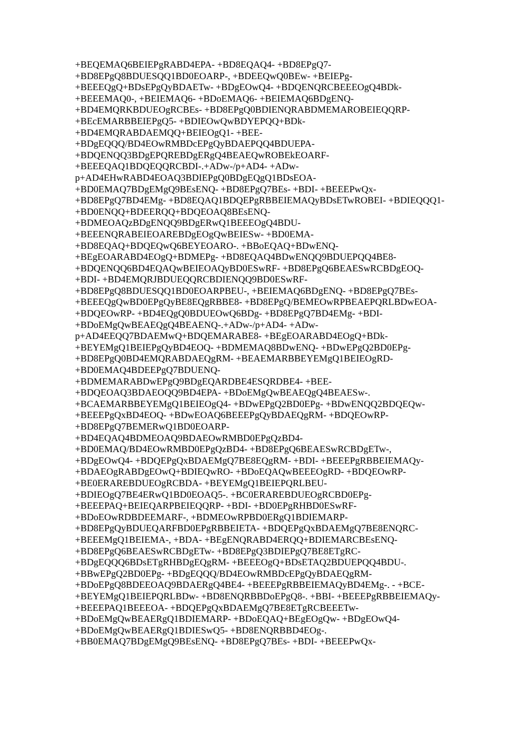+BEQEMAQ6BEIEPgRABD4EPA- +BD8EQAQ4- +BD8EPgQ7-
+BD8EPgQ8BDUESQQ1BD0EOARP-, +BDEEQwQ0BEw- +BEIEPg-
+BEEEQgQ+BDsEPgQyBDAETw- +BDgEOwQ4- +BDQENQRCBEEEOgQ4BDk-
+BEEEMAQ0-, +BEIEMAQ6- +BDoEMAQ6- +BEIEMAQ6BDgENQ-
+BD4EMQRKBDUEOgRCBEs- +BD8EPgQ0BDIENQRABDMEMAROBEIEQQRP-
+BEcEMARBBEIEPgQ5- +BDIEOwQwBDYEPQQ+BDk-
+BD4EMQRABDAEMQQ+BEIEOgQ1- +BEE-
+BDgEQQQ/BD4EOwRMBDcEPgQyBDAEPQQ4BDUEPA-
+BDQENQQ3BDgEPQREBDgERgQ4BEAEQwROBEkEOARF-
+BEEEQAQ1BDQEQQRCBDI-.+ADw-/p+AD4- +ADw-
p+AD4EHwRABD4EOAQ3BDIEPgQ0BDgEQgQ1BDsEOA-
+BD0EMAQ7BDgEMgQ9BEsENQ- +BD8EPgQ7BEs- +BDI- +BEEEPwQx-
+BD8EPgQ7BD4EMg- +BD8EQAQ1BDQEPgRBBEIEMAQyBDsETwROBEI- +BDIEQQQ1-
+BD0ENQQ+BDEERQQ+BDQEOAQ8BEsENQ-
+BDMEOAQzBDgENQQ9BDgERwQ1BEEEOgQ4BDU-
+BEEENQRABEIEOAREBDgEOgQwBEIESw- +BD0EMA-
+BD8EQAQ+BDQEQwQ6BEYEOARO-. +BBoEQAQ+BDwENQ-
+BEgEOARABD4EOgQ+BDMEPg- +BD8EQAQ4BDwENQQ9BDUEPQQ4BE8-
+BDQENQQ6BD4EQAQwBEIEOAQyBD0ESwRF- +BD8EPgQ6BEAESwRCBDgEOQ-
+BDI- +BD4EMQRJBDUEQQRCBDIENQQ9BD0ESwRF-
+BD8EPgQ8BDUESQQ1BD0EOARPBEU-, +BEIEMAQ6BDgENQ- +BD8EPgQ7BEs-
+BEEEQgQwBD0EPgQyBE8EQgRBBE8- +BD8EPgQ/BEMEOwRPBEAEPQRLBDwEOA-
+BDQEOwRP- +BD4EQgQ0BDUEOwQ6BDg- +BD8EPgQ7BD4EMg- +BDI-
+BDoEMgQwBEAEQgQ4BEAENQ-.+ADw-/p+AD4- +ADw-
p+AD4EEQQ7BDAEMwQ+BDQEMARABE8- +BEgEOARABD4EOgQ+BDk-
+BEYEMgQ1BEIEPgQyBD4EOQ- +BDMEMAQ8BDwENQ- +BDwEPgQ2BD0EPg-
+BD8EPgQ0BD4EMQRABDAEQgRM- +BEAEMARBBEYEMgQ1BEIEOgRD-
+BD0EMAQ4BDEEPgQ7BDUENQ-
+BDMEMARABDwEPgQ9BDgEQARDBE4ESQRDBE4- +BEE-
+BDQEOAQ3BDAEOQQ9BD4EPA- +BDoEMgQwBEAEQgQ4BEAESw-.
+BCAEMARBBEYEMgQ1BEIEOgQ4- +BDwEPgQ2BD0EPg- +BDwENQQ2BDQEQw-
+BEEEPgQxBD4EOQ- +BDwEOAQ6BEEEPgQyBDAEQgRM- +BDQEOwRP-
+BD8EPgQ7BEMERwQ1BD0EOARP-
+BD4EQAQ4BDMEOAQ9BDAEOwRMBD0EPgQzBD4-
+BD0EMAQ/BD4EOwRMBD0EPgQzBD4- +BD8EPgQ6BEAESwRCBDgETw-,
+BDgEOwQ4- +BDQEPgQxBDAEMgQ7BE8EQgRM- +BDI- +BEEEPgRBBEIEMAQy-
+BDAEOgRABDgEOwQ+BDIEQwRO- +BDoEQAQwBEEEOgRD- +BDQEOwRP-
+BE0ERAREBDUEOgRCBDA- +BEYEMgQ1BEIEPQRLBEU-
+BDIEOgQ7BE4ERwQ1BD0EOAQ5-. +BC0ERAREBDUEOgRCBD0EPg-
+BEEEPAQ+BEIEQARPBEIEQQRP- +BDI- +BD0EPgRHBD0ESwRF-
+BDoEOwRDBDEEMARF-, +BDMEOwRPBD0ERgQ1BDIEMARP-
+BD8EPgQyBDUEQARFBD0EPgRBBEIETA- +BDQEPgQxBDAEMgQ7BE8ENQRC-
+BEEEMgQ1BEIEMA-, +BDA- +BEgENQRABD4ERQQ+BDIEMARCBEsENQ-
+BD8EPgQ6BEAESwRCBDgETw- +BD8EPgQ3BDIEPgQ7BE8ETgRC-
+BDgEQQQ6BDsETgRHBDgEQgRM- +BEEEOgQ+BDsETAQ2BDUEPQQ4BDU-.
+BBwEPgQ2BD0EPg- +BDgEQQQ/BD4EOwRMBDcEPgQyBDAEQgRM-
+BDoEPgQ8BDEEOAQ9BDAERgQ4BE4- +BEEEPgRBBEIEMAQyBD4EMg-. - +BCE-
+BEYEMgQ1BEIEPQRLBDw- +BD8ENQRBBDoEPgQ8-. +BBI- +BEEEPgRBBEIEMAQy-
+BEEEPAQ1BEEEOA- +BDQEPgQxBDAEMgQ7BE8ETgRCBEEETw-
+BDoEMgQwBEAERgQ1BDIEMARP- +BDoEQAQ+BEgEOgQw- +BDgEOwQ4-
+BDoEMgQwBEAERgQ1BDIESwQ5- +BD8ENQRBBD4EOg-.
+BB0EMAQ7BDgEMgQ9BEsENQ- +BD8EPgQ7BEs- +BDI- +BEEEPwQx-